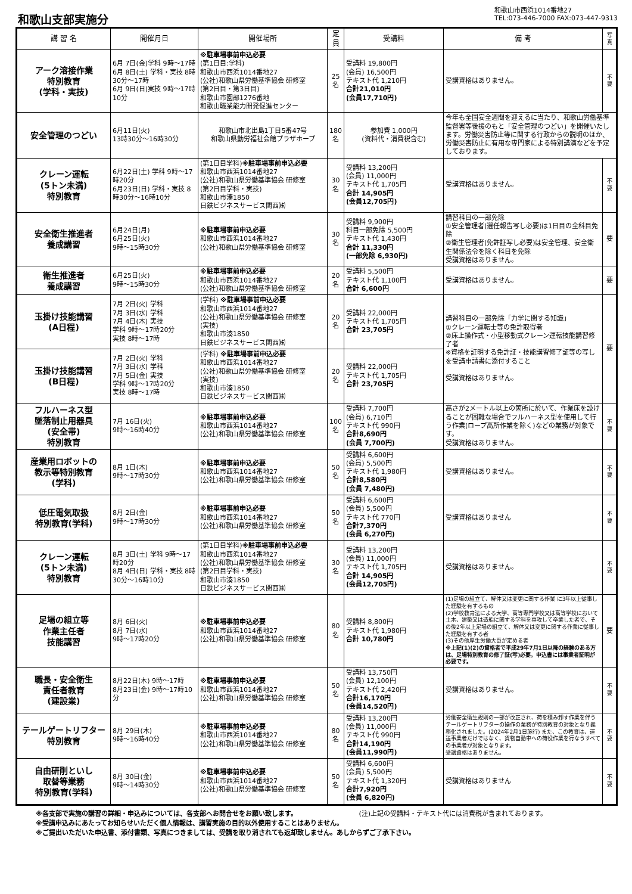和歌山支部実施分
和歌山市西浜1014番地27
TEL:073-446-7000 FAX:073-447-9313
| 講 習 名 | 開催月日 | 開催場所 | 定員 | 受講料 | 備 考 | 写真 |
| --- | --- | --- | --- | --- | --- | --- |
| アーク溶接作業 特別教育 (学科・実技) | 6月 7日(金)学科 9時～17時 6月 8日(土) 学科・実技 8時30分～17時 6月 9日(日)実技 9時～17時10分 | ※駐車場事前申込必要 (第1日目:学科) 和歌山市西浜1014番地27 (公社)和歌山県労働基準協会 研修室 (第2日目・第3日目) 和歌山市園部1276番地 和歌山職業能力開発促進センター | 25 名 | 受講料 19,800円 (会員) 16,500円 テキスト代 1,210円 合計21,010円 (会員17,710円) | 受講資格はありません。 | 不要 |
| 安全管理のつどい | 6月11日(火) 13時30分～16時30分 | 和歌山市北出島1丁目5番47号 和歌山県勤労福祉会館プラザホープ | 180 名 | 参加費 1,000円 (資料代・消費税含む) | 今年も全国安全週間を迎えるに当たり、和歌山労働基準監督署等後援のもと「安全管理のつどい」を開催いたします。労働災害防止等に関する行政からの説明のほか、労働災害防止に有用な専門家による特別講演などを予定しております。 | |
| クレーン運転 (5トン未満) 特別教育 | 6月22日(土) 学科 9時～17時20分 6月23日(日) 学科・実技 8時30分～16時10分 | (第1日目学科) ※駐車場事前申込必要 和歌山市西浜1014番地27 (公社)和歌山県労働基準協会 研修室 (第2日目学科・実技) 和歌山市湊1850 日鉄ビジネスサービス関西㈱ | 30 名 | 受講料 13,200円 (会員) 11,000円 テキスト代 1,705円 合計 14,905円 (会員12,705円) | 受講資格はありません。 | 不要 |
| 安全衛生推進者 養成講習 | 6月24日(月) 6月25日(火) 9時～15時30分 | ※駐車場事前申込必要 和歌山市西浜1014番地27 (公社)和歌山県労働基準協会 研修室 | 30 名 | 受講料 9,900円 科目一部免除 5,500円 テキスト代 1,430円 合計 11,330円 (一部免除 6,930円) | 講習科目の一部免除 ①安全管理者(選任報告写し必要)は1日目の全科目免除 ②衛生管理者(免許証写し必要)は安全管理、安全衛生関係法令を除く科目を免除 受講資格はありません。 | 要 |
| 衛生推進者 養成講習 | 6月25日(火) 9時～15時30分 | ※駐車場事前申込必要 和歌山市西浜1014番地27 (公社)和歌山県労働基準協会 研修室 | 20 名 | 受講料 5,500円 テキスト代 1,100円 合計 6,600円 | 受講資格はありません。 | 要 |
| 玉掛け技能講習 (A日程) | 7月 2日(火) 学科 7月 3日(水) 学科 7月 4日(木) 実技 学科 9時～17時20分 実技 8時～17時 | (学科) ※駐車場事前申込必要 和歌山市西浜1014番地27 (公社)和歌山県労働基準協会 研修室 (実技) 和歌山市湊1850 日鉄ビジネスサービス関西㈱ | 20 名 | 受講料 22,000円 テキスト代 1,705円 合計 23,705円 | 講習科目の一部免除「力学に関する知識」 ①クレーン運転士等の免許取得者 ②床上操作式・小型移動式クレーン運転技能講習修了者 ※資格を証明する免許証・技能講習修了証等の写しを受講申請書に添付すること 受講資格はありません。 | 要 |
| 玉掛け技能講習 (B日程) | 7月 2日(火) 学科 7月 3日(水) 学科 7月 5日(金) 実技 学科 9時～17時20分 実技 8時～17時 | (学科) ※駐車場事前申込必要 和歌山市西浜1014番地27 (公社)和歌山県労働基準協会 研修室 (実技) 和歌山市湊1850 日鉄ビジネスサービス関西㈱ | 20 名 | 受講料 22,000円 テキスト代 1,705円 合計 23,705円 | | |
| フルハーネス型 墜落制止用器具 (安全帯) 特別教育 | 7月 16日(火) 9時～16時40分 | ※駐車場事前申込必要 和歌山市西浜1014番地27 (公社)和歌山県労働基準協会 研修室 | 100 名 | 受講料 7,700円 (会員) 6,710円 テキスト代 990円 合計8,690円 (会員 7,700円) | 高さが2メートル以上の箇所に於いて、作業床を設けることが困難な場合でフルハーネス型を使用して行う作業(ロープ高所作業を除く)などの業務が対象です。 受講資格はありません。 | 不要 |
| 産業用ロボットの 教示等特別教育 (学科) | 8月 1日(木) 9時～17時30分 | ※駐車場事前申込必要 和歌山市西浜1014番地27 (公社)和歌山県労働基準協会 研修室 | 50 名 | 受講料 6,600円 (会員) 5,500円 テキスト代 1,980円 合計8,580円 (会員 7,480円) | 受講資格はありません。 | 不要 |
| 低圧電気取扱 特別教育(学科) | 8月 2日(金) 9時～17時30分 | ※駐車場事前申込必要 和歌山市西浜1014番地27 (公社)和歌山県労働基準協会 研修室 | 50 名 | 受講料 6,600円 (会員) 5,500円 テキスト代 770円 合計7,370円 (会員 6,270円) | 受講資格はありません | 不要 |
| クレーン運転 (5トン未満) 特別教育 | 8月 3日(土) 学科 9時～17時20分 8月 4日(日) 学科・実技 8時30分～16時10分 | (第1日目学科) ※駐車場事前申込必要 和歌山市西浜1014番地27 (公社)和歌山県労働基準協会 研修室 (第2日目学科・実技) 和歌山市湊1850 日鉄ビジネスサービス関西㈱ | 30 名 | 受講料 13,200円 (会員) 11,000円 テキスト代 1,705円 合計 14,905円 (会員12,705円) | 受講資格はありません。 | 不要 |
| 足場の組立等 作業主任者 技能講習 | 8月 6日(火) 8月 7日(水) 9時～17時20分 | ※駐車場事前申込必要 和歌山市西浜1014番地27 (公社)和歌山県労働基準協会 研修室 | 80 名 | 受講料 8,800円 テキスト代 1,980円 合計 10,780円 | (1)足場の組立て、解体又は変更に関する作業 に3年以上従事した経験を有するもの (2)学校教育法による大学、高等専門学校又は高等学校において土木、建築又は造船に関する学科を専攻して卒業した者で、その後2年以上足場の組立て、解体又は変更に関する作業に従事した経験を有する者 (3)その他厚生労働大臣が定める者 ※上記(1)(2)の資格者で平成29年7月1日以降の経験のある方は、足場特別教育の修了証(写)必要。申込書には事業者証明が必要です。 | 要 |
| 職長・安全衛生 責任者教育 (建設業) | 8月22日(木) 9時～17時 8月23日(金) 9時～17時10分 | ※駐車場事前申込必要 和歌山市西浜1014番地27 (公社)和歌山県労働基準協会 研修室 | 50 名 | 受講料 13,750円 (会員) 12,100円 テキスト代 2,420円 合計16,170円 (会員14,520円) | 受講資格はありません。 | 不要 |
| テールゲートリフター 特別教育 | 8月 29日(木) 9時～16時40分 | ※駐車場事前申込必要 和歌山市西浜1014番地27 (公社)和歌山県労働基準協会 研修室 | 80 名 | 受講料 13,200円 (会員) 11,000円 テキスト代 990円 合計14,190円 (会員11,990円) | 労働安全衛生規則の一部が改正され、荷を積み卸す作業を伴うテールゲートリフターの操作の業務が特別教育の対象となり義務化されました。(2024年2月1日施行) また、この教育は、運送事業者だけではなく、貨物自動車への荷役作業を行なうすべての事業者が対象となります。 受講資格はありません。 | 不要 |
| 自由研削といし 取替等業務 特別教育(学科) | 8月 30日(金) 9時～14時30分 | ※駐車場事前申込必要 和歌山市西浜1014番地27 (公社)和歌山県労働基準協会 研修室 | 50 名 | 受講料 6,600円 (会員) 5,500円 テキスト代 1,320円 合計7,920円 (会員 6,820円) | 受講資格はありません | 不要 |
※各支部で実施の講習の詳細・申込みについては、各支部へお問合せをお願い致します。 (注)上記の受講料・テキスト代には消費税が含まれております。
※受講申込みにあたってお知らせいただく個人情報は、講習実施の目的以外使用することはありません。
※ご提出いただいた申込書、添付書類、写真につきましては、受講を取り消されても返却致しません。あしからずご了承下さい。